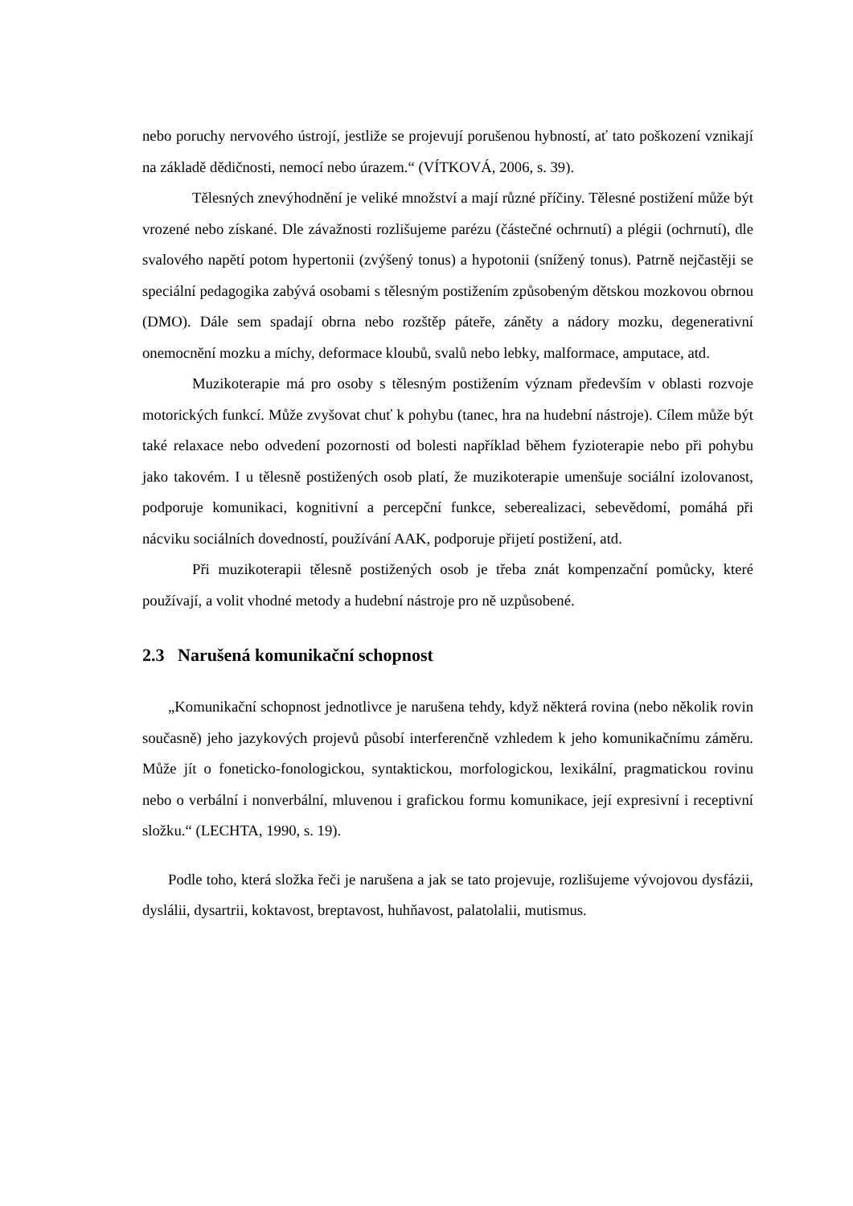nebo poruchy nervového ústrojí, jestliže se projevují porušenou hybností, ať tato poškození vznikají na základě dědičnosti, nemocí nebo úrazem.“ (VÍTKOVÁ, 2006, s. 39).
Tělesných znevýhodnění je veliké množství a mají různé příčiny. Tělesné postižení může být vrozené nebo získané. Dle závažnosti rozlišujeme parézu (částečné ochrnutí) a plégii (ochrnutí), dle svalového napětí potom hypertonii (zvýšený tonus) a hypotonii (snížený tonus). Patrně nejčastěji se speciální pedagogika zabývá osobami s tělesným postižením způsobeným dětskou mozkovou obrnou (DMO). Dále sem spadají obrna nebo rozštěp páteře, záněty a nádory mozku, degenerativní onemocnění mozku a míchy, deformace kloubů, svalů nebo lebky, malformace, amputace, atd.
Muzikoterapie má pro osoby s tělesným postižením význam především v oblasti rozvoje motorických funkcí. Může zvyšovat chuť k pohybu (tanec, hra na hudební nástroje). Cílem může být také relaxace nebo odvedení pozornosti od bolesti například během fyzioterapie nebo při pohybu jako takovém. I u tělesně postižených osob platí, že muzikoterapie umenšuje sociální izolovanost, podporuje komunikaci, kognitivní a percepční funkce, seberealizaci, sebevědomí, pomáhá při nácviku sociálních dovedností, používání AAK, podporuje přijetí postižení, atd.
Při muzikoterapii tělesně postižených osob je třeba znát kompenzační pomůcky, které používají, a volit vhodné metody a hudební nástroje pro ně uzpůsobené.
2.3 Narušená komunikační schopnost
„Komunikační schopnost jednotlivce je narušena tehdy, když některá rovina (nebo několik rovin současně) jeho jazykových projevů působí interferenčně vzhledem k jeho komunikačnímu záměru. Může jít o foneticko-fonologickou, syntaktickou, morfologickou, lexikální, pragmatickou rovinu nebo o verbální i nonverbální, mluvenou i grafickou formu komunikace, její expresivní i receptivní složku.“ (LECHTA, 1990, s. 19).
Podle toho, která složka řeči je narušena a jak se tato projevuje, rozlišujeme vývojovou dysfázii, dyslálii, dysartrii, koktavost, breptavost, huhňavost, palatolalii, mutismus.